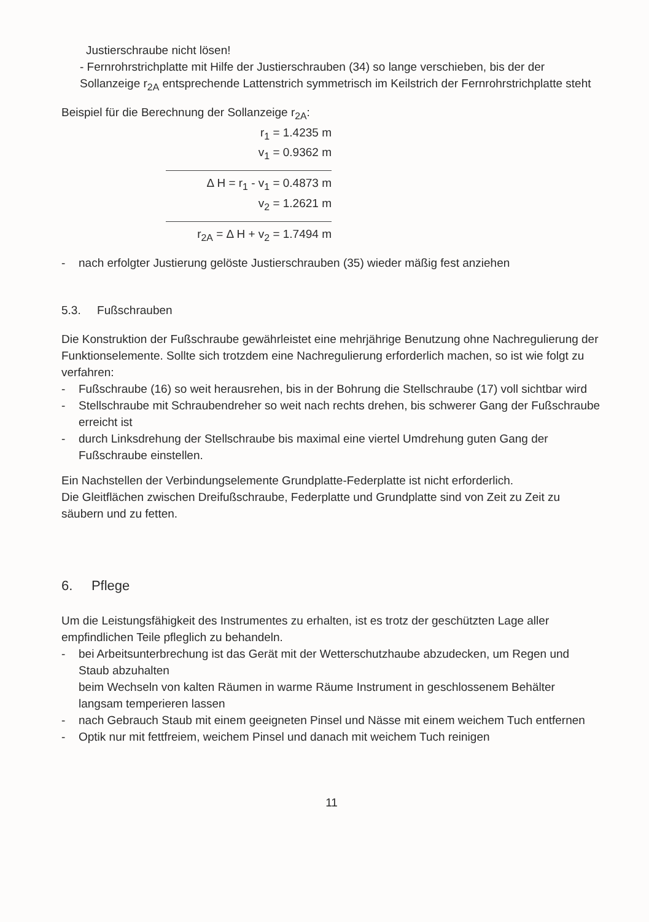Justierschraube nicht lösen!
- Fernrohrstrichplatte mit Hilfe der Justierschrauben (34) so lange verschieben, bis der der Sollanzeige r<sub>2A</sub> entsprechende Lattenstrich symmetrisch im Keilstrich der Fernrohrstrichplatte steht
Beispiel für die Berechnung der Sollanzeige r<sub>2A</sub>:
r<sub>1</sub> = 1.4235 m
v<sub>1</sub> = 0.9362 m
Δ H = r<sub>1</sub> - v<sub>1</sub> = 0.4873 m
v<sub>2</sub> = 1.2621 m
r<sub>2A</sub> = Δ H + v<sub>2</sub> = 1.7494 m
- nach erfolgter Justierung gelöste Justierschrauben (35) wieder mäßig fest anziehen
5.3. Fußschrauben
Die Konstruktion der Fußschraube gewährleistet eine mehrjährige Benutzung ohne Nachregulierung der Funktionselemente. Sollte sich trotzdem eine Nachregulierung erforderlich machen, so ist wie folgt zu verfahren:
- Fußschraube (16) so weit herausrehen, bis in der Bohrung die Stellschraube (17) voll sichtbar wird
- Stellschraube mit Schraubendreher so weit nach rechts drehen, bis schwerer Gang der Fußschraube erreicht ist
- durch Linksdrehung der Stellschraube bis maximal eine viertel Umdrehung guten Gang der Fußschraube einstellen.
Ein Nachstellen der Verbindungselemente Grundplatte-Federplatte ist nicht erforderlich.
Die Gleitflächen zwischen Dreifußschraube, Federplatte und Grundplatte sind von Zeit zu Zeit zu säubern und zu fetten.
6. Pflege
Um die Leistungsfähigkeit des Instrumentes zu erhalten, ist es trotz der geschützten Lage aller empfindlichen Teile pfleglich zu behandeln.
- bei Arbeitsunterbrechung ist das Gerät mit der Wetterschutzhaube abzudecken, um Regen und Staub abzuhalten
beim Wechseln von kalten Räumen in warme Räume Instrument in geschlossenem Behälter langsam temperieren lassen
- nach Gebrauch Staub mit einem geeigneten Pinsel und Nässe mit einem weichem Tuch entfernen
- Optik nur mit fettfreiem, weichem Pinsel und danach mit weichem Tuch reinigen
11